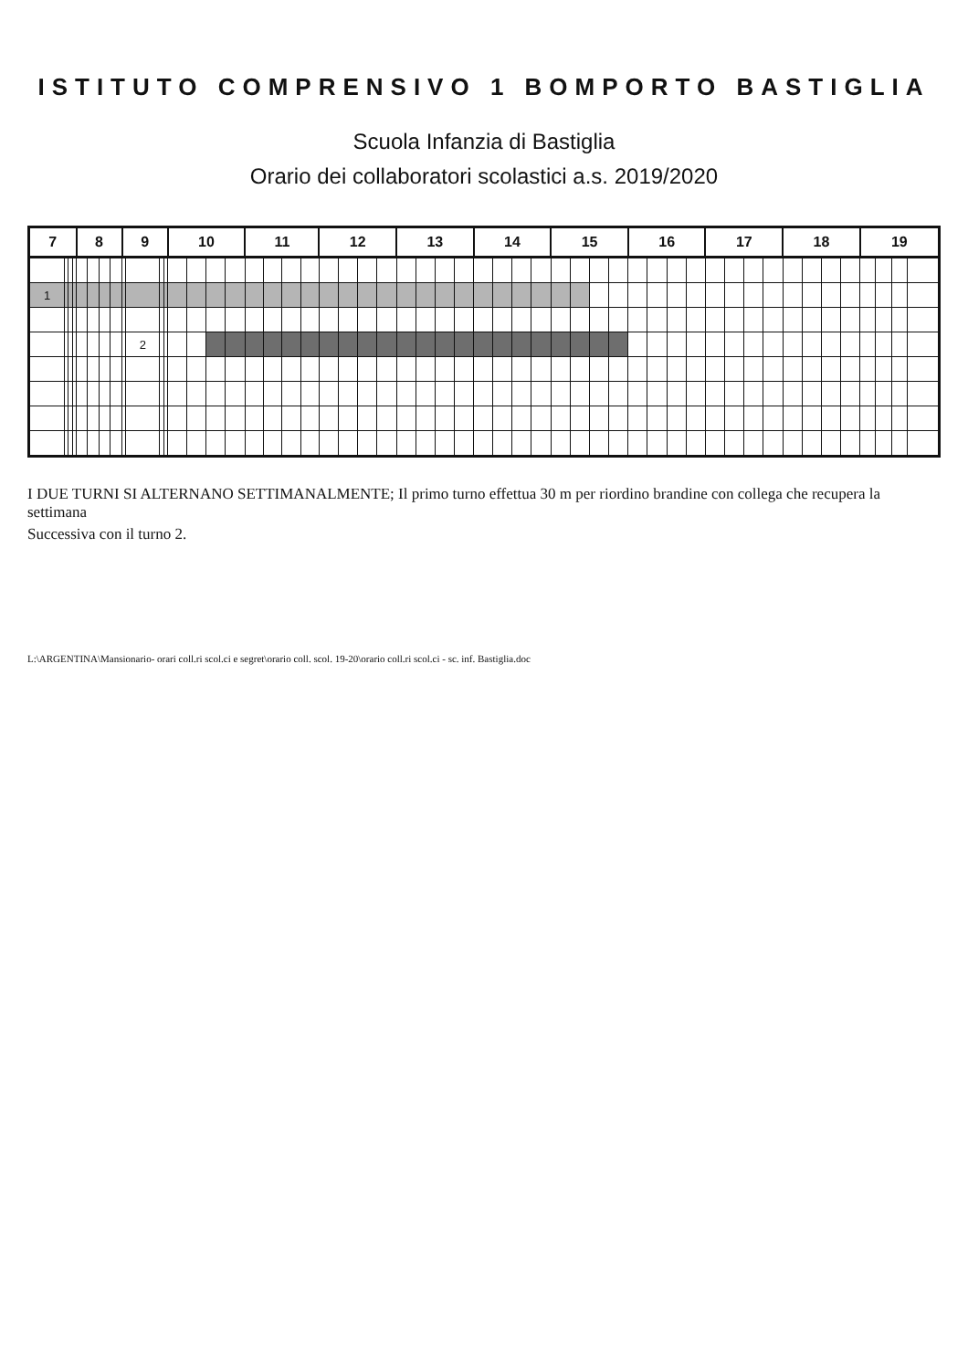ISTITUTO COMPRENSIVO 1 BOMPORTO BASTIGLIA
Scuola Infanzia di Bastiglia
Orario dei collaboratori scolastici a.s. 2019/2020
| 7 | | | | 8 | | | | 9 | | | | 10 | | | | 11 | | | | 12 | | | | 13 | | | | 14 | | | | 15 | | | | 16 | | | | 17 | | | | 18 | | | | 19 | | | |
| --- | --- | --- | --- | --- | --- | --- | --- | --- | --- | --- | --- | --- | --- | --- | --- | --- | --- | --- | --- | --- | --- | --- | --- | --- | --- | --- | --- | --- | --- | --- | --- | --- | --- | --- | --- | --- | --- | --- | --- | --- | --- | --- | --- | --- | --- | --- | --- | --- | --- | --- | --- |
| 1 | | | | | | | | | | | | | | | | | | | | | | | | | | | | | | | | | | | | | | | | | | | | | | | | | | | |
| | | | | | | | | | 2 | | | | | | | | | | | | | | | | | | | | | | | | | | | | | | | | | | | | | | | | | | |
I DUE TURNI SI ALTERNANO SETTIMANALMENTE; Il primo turno effettua 30 m per riordino brandine con collega che recupera la settimana
Successiva con il turno 2.
L:\ARGENTINA\Mansionario- orari coll.ri scol.ci e segret\orario coll. scol. 19-20\orario coll.ri scol.ci - sc. inf. Bastiglia.doc